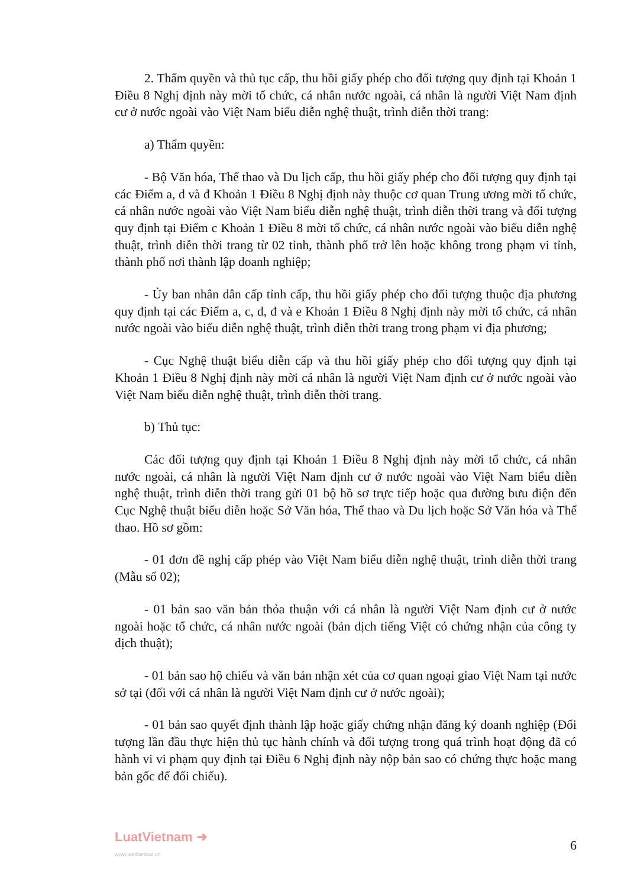2. Thẩm quyền và thủ tục cấp, thu hồi giấy phép cho đối tượng quy định tại Khoản 1 Điều 8 Nghị định này mời tổ chức, cá nhân nước ngoài, cá nhân là người Việt Nam định cư ở nước ngoài vào Việt Nam biểu diễn nghệ thuật, trình diễn thời trang:
a) Thẩm quyền:
- Bộ Văn hóa, Thể thao và Du lịch cấp, thu hồi giấy phép cho đối tượng quy định tại các Điểm a, d và đ Khoản 1 Điều 8 Nghị định này thuộc cơ quan Trung ương mời tổ chức, cá nhân nước ngoài vào Việt Nam biểu diễn nghệ thuật, trình diễn thời trang và đối tượng quy định tại Điểm c Khoản 1 Điều 8 mời tổ chức, cá nhân nước ngoài vào biểu diễn nghệ thuật, trình diễn thời trang từ 02 tỉnh, thành phố trở lên hoặc không trong phạm vi tỉnh, thành phố nơi thành lập doanh nghiệp;
- Ủy ban nhân dân cấp tỉnh cấp, thu hồi giấy phép cho đối tượng thuộc địa phương quy định tại các Điểm a, c, d, đ và e Khoản 1 Điều 8 Nghị định này mời tổ chức, cá nhân nước ngoài vào biểu diễn nghệ thuật, trình diễn thời trang trong phạm vi địa phương;
- Cục Nghệ thuật biểu diễn cấp và thu hồi giấy phép cho đối tượng quy định tại Khoản 1 Điều 8 Nghị định này mời cá nhân là người Việt Nam định cư ở nước ngoài vào Việt Nam biểu diễn nghệ thuật, trình diễn thời trang.
b) Thủ tục:
Các đối tượng quy định tại Khoản 1 Điều 8 Nghị định này mời tổ chức, cá nhân nước ngoài, cá nhân là người Việt Nam định cư ở nước ngoài vào Việt Nam biểu diễn nghệ thuật, trình diễn thời trang gửi 01 bộ hồ sơ trực tiếp hoặc qua đường bưu điện đến Cục Nghệ thuật biểu diễn hoặc Sở Văn hóa, Thể thao và Du lịch hoặc Sở Văn hóa và Thể thao. Hồ sơ gồm:
- 01 đơn đề nghị cấp phép vào Việt Nam biểu diễn nghệ thuật, trình diễn thời trang (Mẫu số 02);
- 01 bản sao văn bản thỏa thuận với cá nhân là người Việt Nam định cư ở nước ngoài hoặc tổ chức, cá nhân nước ngoài (bản dịch tiếng Việt có chứng nhận của công ty dịch thuật);
- 01 bản sao hộ chiếu và văn bản nhận xét của cơ quan ngoại giao Việt Nam tại nước sở tại (đối với cá nhân là người Việt Nam định cư ở nước ngoài);
- 01 bản sao quyết định thành lập hoặc giấy chứng nhận đăng ký doanh nghiệp (Đối tượng lần đầu thực hiện thủ tục hành chính và đối tượng trong quá trình hoạt động đã có hành vi vi phạm quy định tại Điều 6 Nghị định này nộp bản sao có chứng thực hoặc mang bản gốc để đối chiếu).
LuatVietnam ➜
www.vanbanluat.vn
6